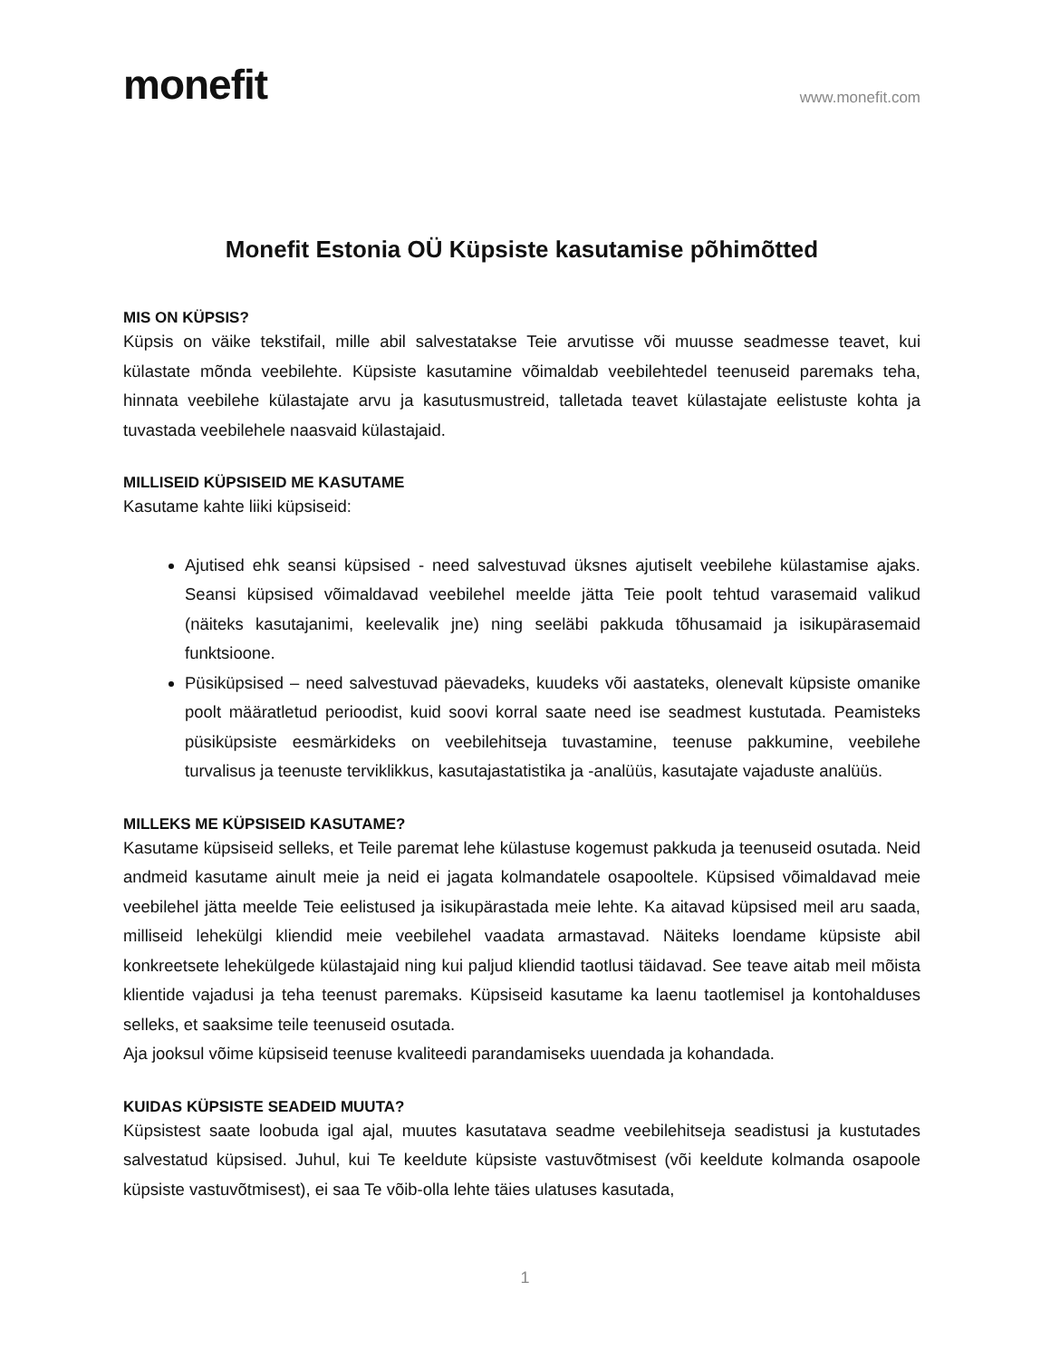monefit
www.monefit.com
Monefit Estonia OÜ Küpsiste kasutamise põhimõtted
MIS ON KÜPSIS?
Küpsis on väike tekstifail, mille abil salvestatakse Teie arvutisse või muusse seadmesse teavet, kui külastate mõnda veebilehte. Küpsiste kasutamine võimaldab veebilehtedel teenuseid paremaks teha, hinnata veebilehe külastajate arvu ja kasutusmustreid, talletada teavet külastajate eelistuste kohta ja tuvastada veebilehele naasvaid külastajaid.
MILLISEID KÜPSISEID ME KASUTAME
Kasutame kahte liiki küpsiseid:
Ajutised ehk seansi küpsised - need salvestuvad üksnes ajutiselt veebilehe külastamise ajaks. Seansi küpsised võimaldavad veebilehel meelde jätta Teie poolt tehtud varasemaid valikud (näiteks kasutajanimi, keelevalik jne) ning seeläbi pakkuda tõhusamaid ja isikupärasemaid funktsioone.
Püsiküpsised – need salvestuvad päevadeks, kuudeks või aastateks, olenevalt küpsiste omanike poolt määratletud perioodist, kuid soovi korral saate need ise seadmest kustutada. Peamisteks püsiküpsiste eesmärkideks on veebilehitseja tuvastamine, teenuse pakkumine, veebilehe turvalisus ja teenuste terviklikkus, kasutajastatistika ja -analüüs, kasutajate vajaduste analüüs.
MILLEKS ME KÜPSISEID KASUTAME?
Kasutame küpsiseid selleks, et Teile paremat lehe külastuse kogemust pakkuda ja teenuseid osutada. Neid andmeid kasutame ainult meie ja neid ei jagata kolmandatele osapooltele. Küpsised võimaldavad meie veebilehel jätta meelde Teie eelistused ja isikupärastada meie lehte. Ka aitavad küpsised meil aru saada, milliseid lehekülgi kliendid meie veebilehel vaadata armastavad. Näiteks loendame küpsiste abil konkreetsete lehekülgede külastajaid ning kui paljud kliendid taotlusi täidavad. See teave aitab meil mõista klientide vajadusi ja teha teenust paremaks. Küpsiseid kasutame ka laenu taotlemisel ja kontohalduses selleks, et saaksime teile teenuseid osutada.
Aja jooksul võime küpsiseid teenuse kvaliteedi parandamiseks uuendada ja kohandada.
KUIDAS KÜPSISTE SEADEID MUUTA?
Küpsistest saate loobuda igal ajal, muutes kasutatava seadme veebilehitseja seadistusi ja kustutades salvestatud küpsised. Juhul, kui Te keeldute küpsiste vastuvõtmisest (või keeldute kolmanda osapoole küpsiste vastuvõtmisest), ei saa Te võib-olla lehte täies ulatuses kasutada,
1